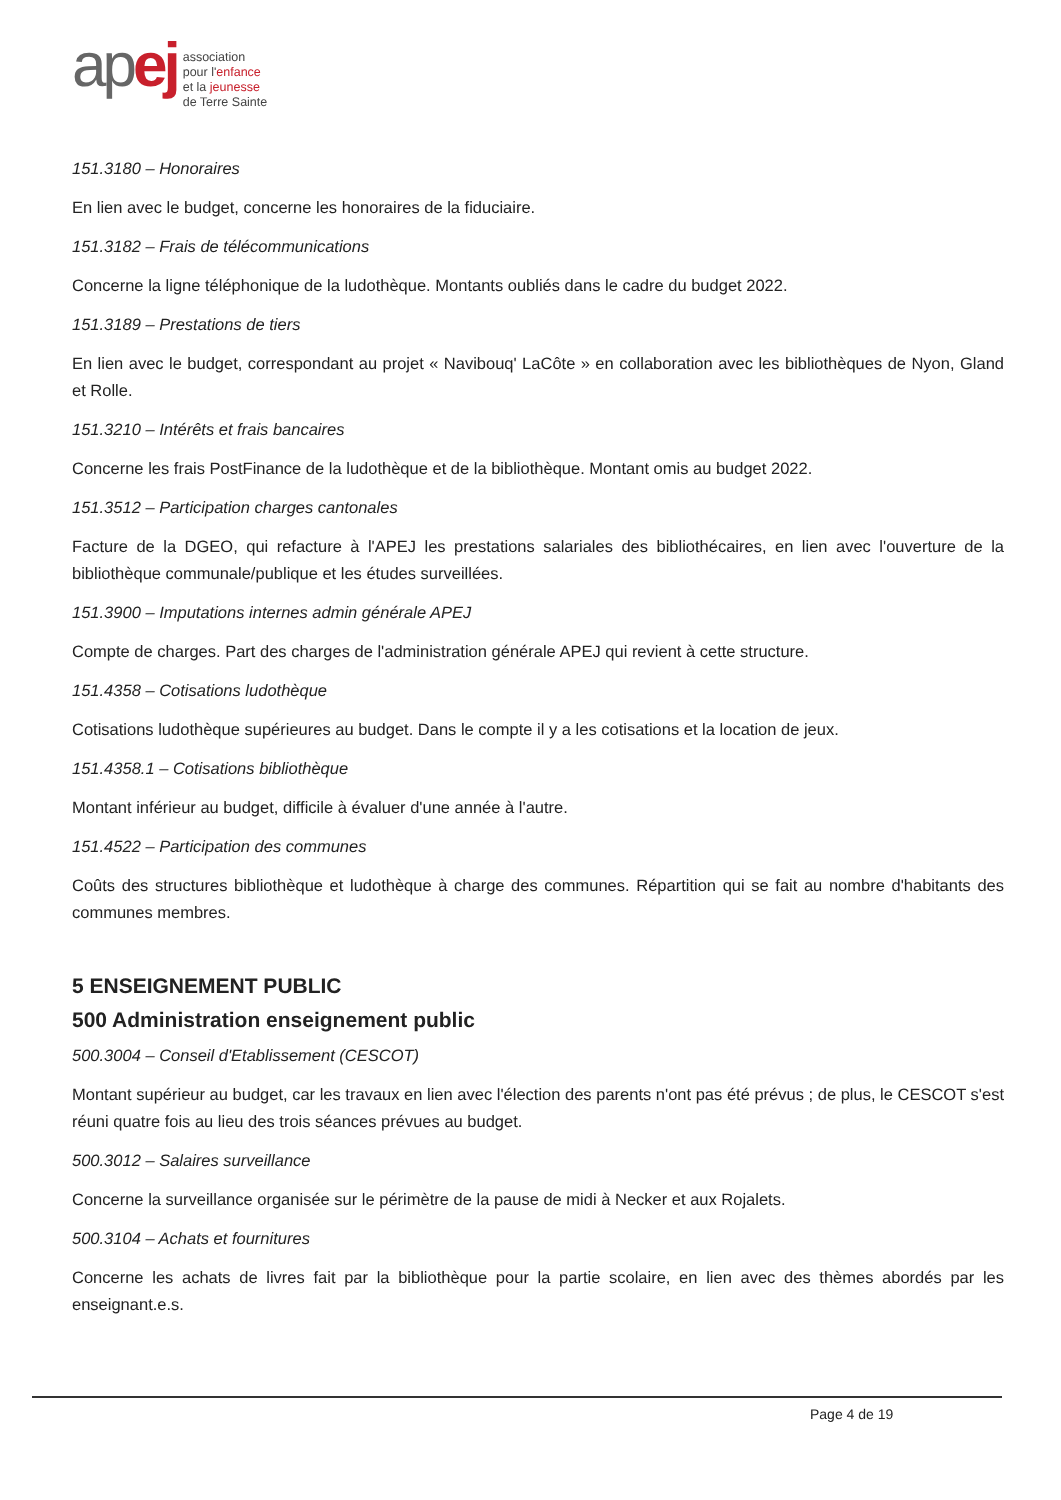ap ej
association
pour l'enfance
et la jeunesse
de Terre Sainte
151.3180 – Honoraires
En lien avec le budget, concerne les honoraires de la fiduciaire.
151.3182 – Frais de télécommunications
Concerne la ligne téléphonique de la ludothèque. Montants oubliés dans le cadre du budget 2022.
151.3189 – Prestations de tiers
En lien avec le budget, correspondant au projet « Navibouq' LaCôte » en collaboration avec les bibliothèques de Nyon, Gland et Rolle.
151.3210 – Intérêts et frais bancaires
Concerne les frais PostFinance de la ludothèque et de la bibliothèque. Montant omis au budget 2022.
151.3512 – Participation charges cantonales
Facture de la DGEO, qui refacture à l'APEJ les prestations salariales des bibliothécaires, en lien avec l'ouverture de la bibliothèque communale/publique et les études surveillées.
151.3900 – Imputations internes admin générale APEJ
Compte de charges. Part des charges de l'administration générale APEJ qui revient à cette structure.
151.4358 – Cotisations ludothèque
Cotisations ludothèque supérieures au budget. Dans le compte il y a les cotisations et la location de jeux.
151.4358.1 – Cotisations bibliothèque
Montant inférieur au budget, difficile à évaluer d'une année à l'autre.
151.4522 – Participation des communes
Coûts des structures bibliothèque et ludothèque à charge des communes. Répartition qui se fait au nombre d'habitants des communes membres.
5 ENSEIGNEMENT PUBLIC
500 Administration enseignement public
500.3004 – Conseil d'Etablissement (CESCOT)
Montant supérieur au budget, car les travaux en lien avec l'élection des parents n'ont pas été prévus ; de plus, le CESCOT s'est réuni quatre fois au lieu des trois séances prévues au budget.
500.3012 – Salaires surveillance
Concerne la surveillance organisée sur le périmètre de la pause de midi à Necker et aux Rojalets.
500.3104 – Achats et fournitures
Concerne les achats de livres fait par la bibliothèque pour la partie scolaire, en lien avec des thèmes abordés par les enseignant.e.s.
Page 4 de 19